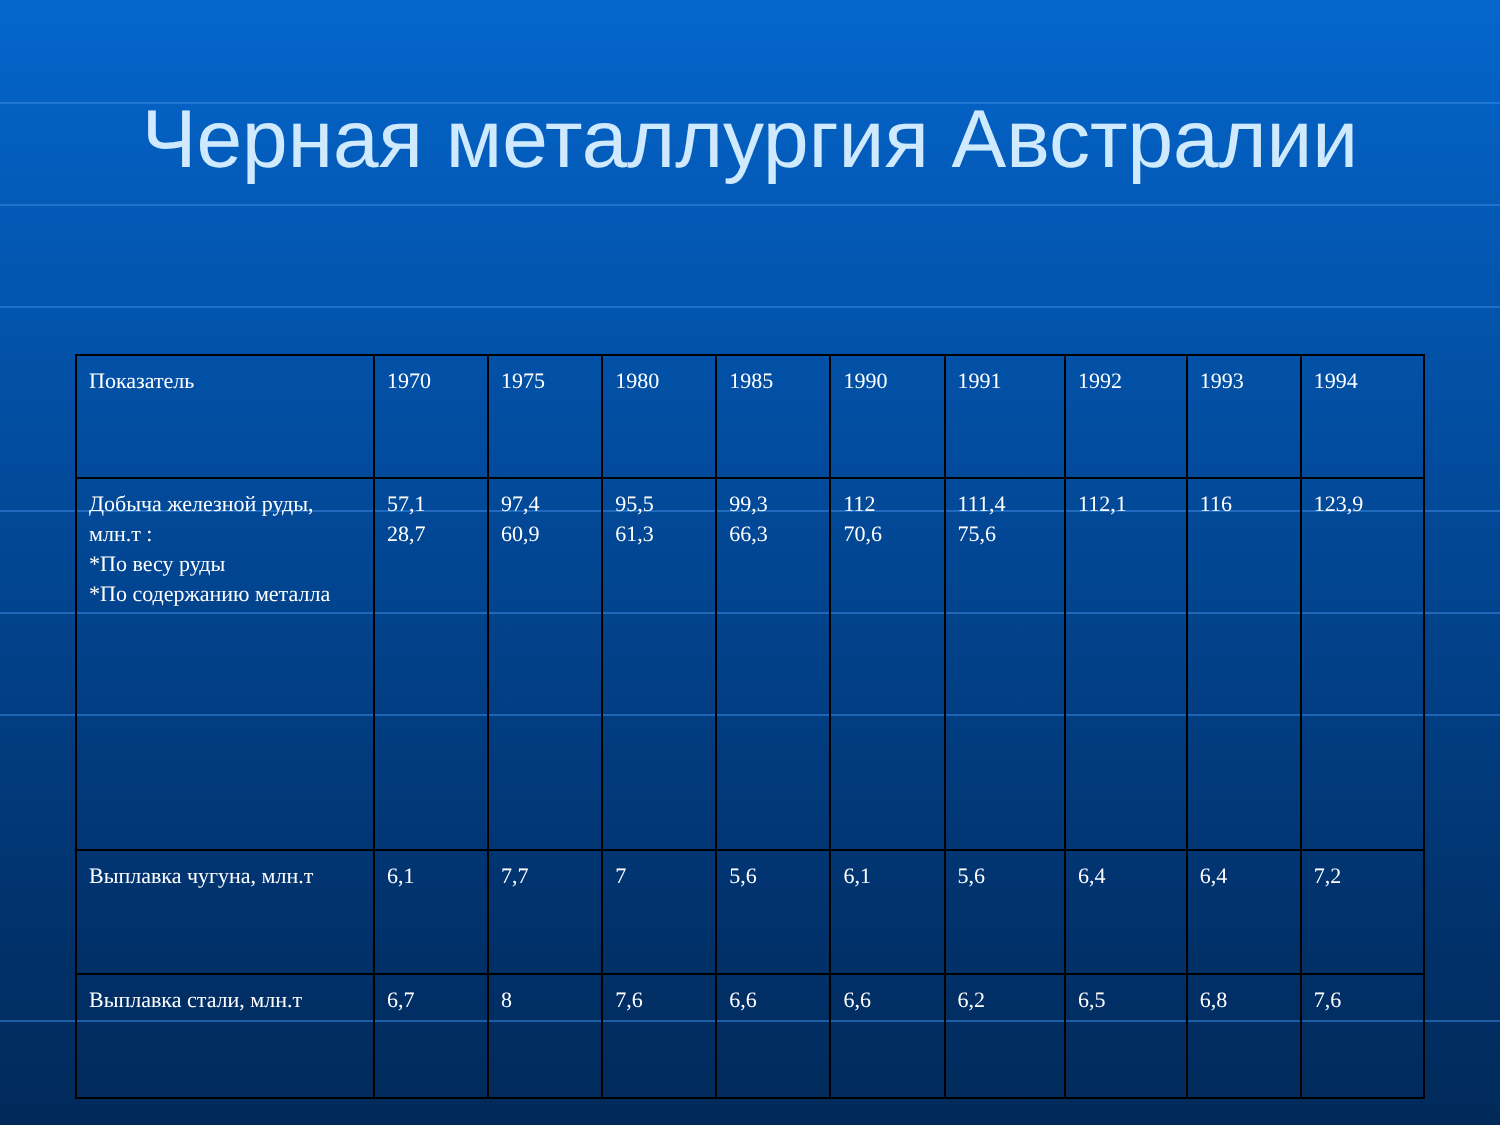Черная металлургия Австралии
| Показатель | 1970 | 1975 | 1980 | 1985 | 1990 | 1991 | 1992 | 1993 | 1994 |
| Добыча железной руды, млн.т : *По весу руды *По содержанию металла | 57,1 28,7 | 97,4 60,9 | 95,5 61,3 | 99,3 66,3 | 112 70,6 | 111,4 75,6 | 112,1 | 116 | 123,9 |
| Выплавка чугуна, млн.т | 6,1 | 7,7 | 7 | 5,6 | 6,1 | 5,6 | 6,4 | 6,4 | 7,2 |
| Выплавка стали, млн.т | 6,7 | 8 | 7,6 | 6,6 | 6,6 | 6,2 | 6,5 | 6,8 | 7,6 |